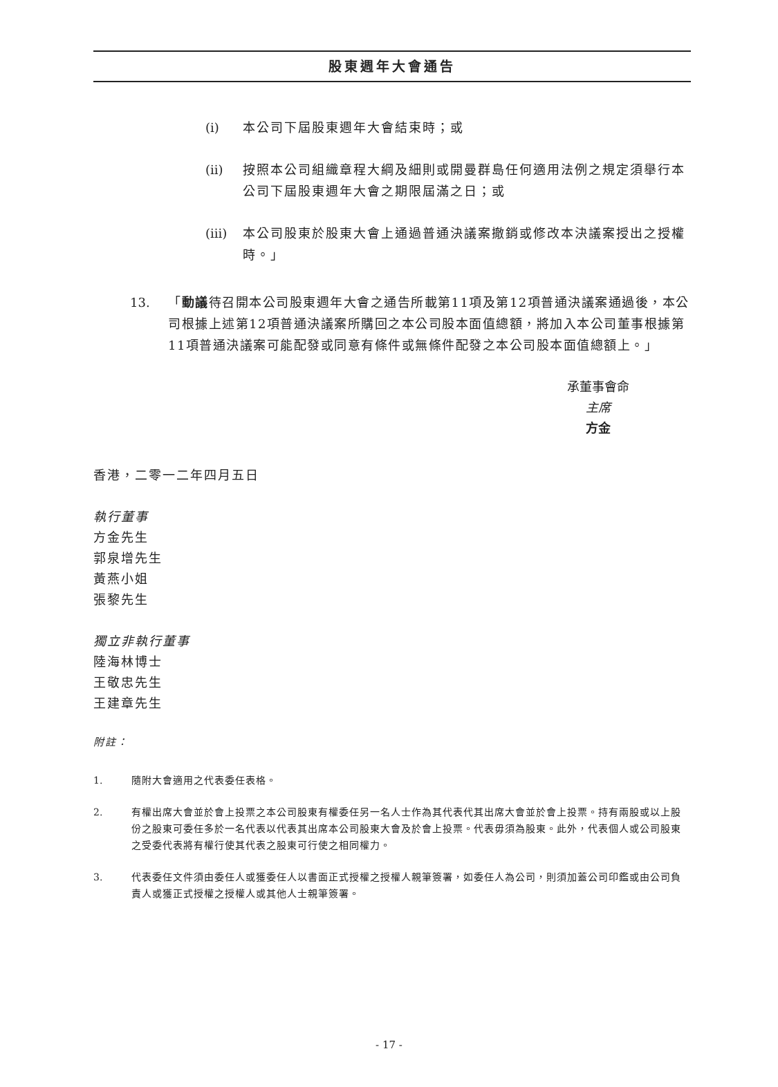股東週年大會通告
(i) 本公司下屆股東週年大會結束時；或
(ii) 按照本公司組織章程大綱及細則或開曼群島任何適用法例之規定須舉行本公司下屆股東週年大會之期限屆滿之日；或
(iii) 本公司股東於股東大會上通過普通決議案撤銷或修改本決議案授出之授權時。」
13. 「動議待召開本公司股東週年大會之通告所載第11項及第12項普通決議案通過後，本公司根據上述第12項普通決議案所購回之本公司股本面值總額，將加入本公司董事根據第11項普通決議案可能配發或同意有條件或無條件配發之本公司股本面值總額上。」
承董事會命
主席
方金
香港，二零一二年四月五日
執行董事
方金先生
郭泉增先生
黃燕小姐
張黎先生
獨立非執行董事
陸海林博士
王敬忠先生
王建章先生
附註：
1. 隨附大會適用之代表委任表格。
2. 有權出席大會並於會上投票之本公司股東有權委任另一名人士作為其代表代其出席大會並於會上投票。持有兩股或以上股份之股東可委任多於一名代表以代表其出席本公司股東大會及於會上投票。代表毋須為股東。此外，代表個人或公司股東之受委代表將有權行使其代表之股東可行使之相同權力。
3. 代表委任文件須由委任人或獲委任人以書面正式授權之授權人親筆簽署，如委任人為公司，則須加蓋公司印鑑或由公司負責人或獲正式授權之授權人或其他人士親筆簽署。
- 17 -